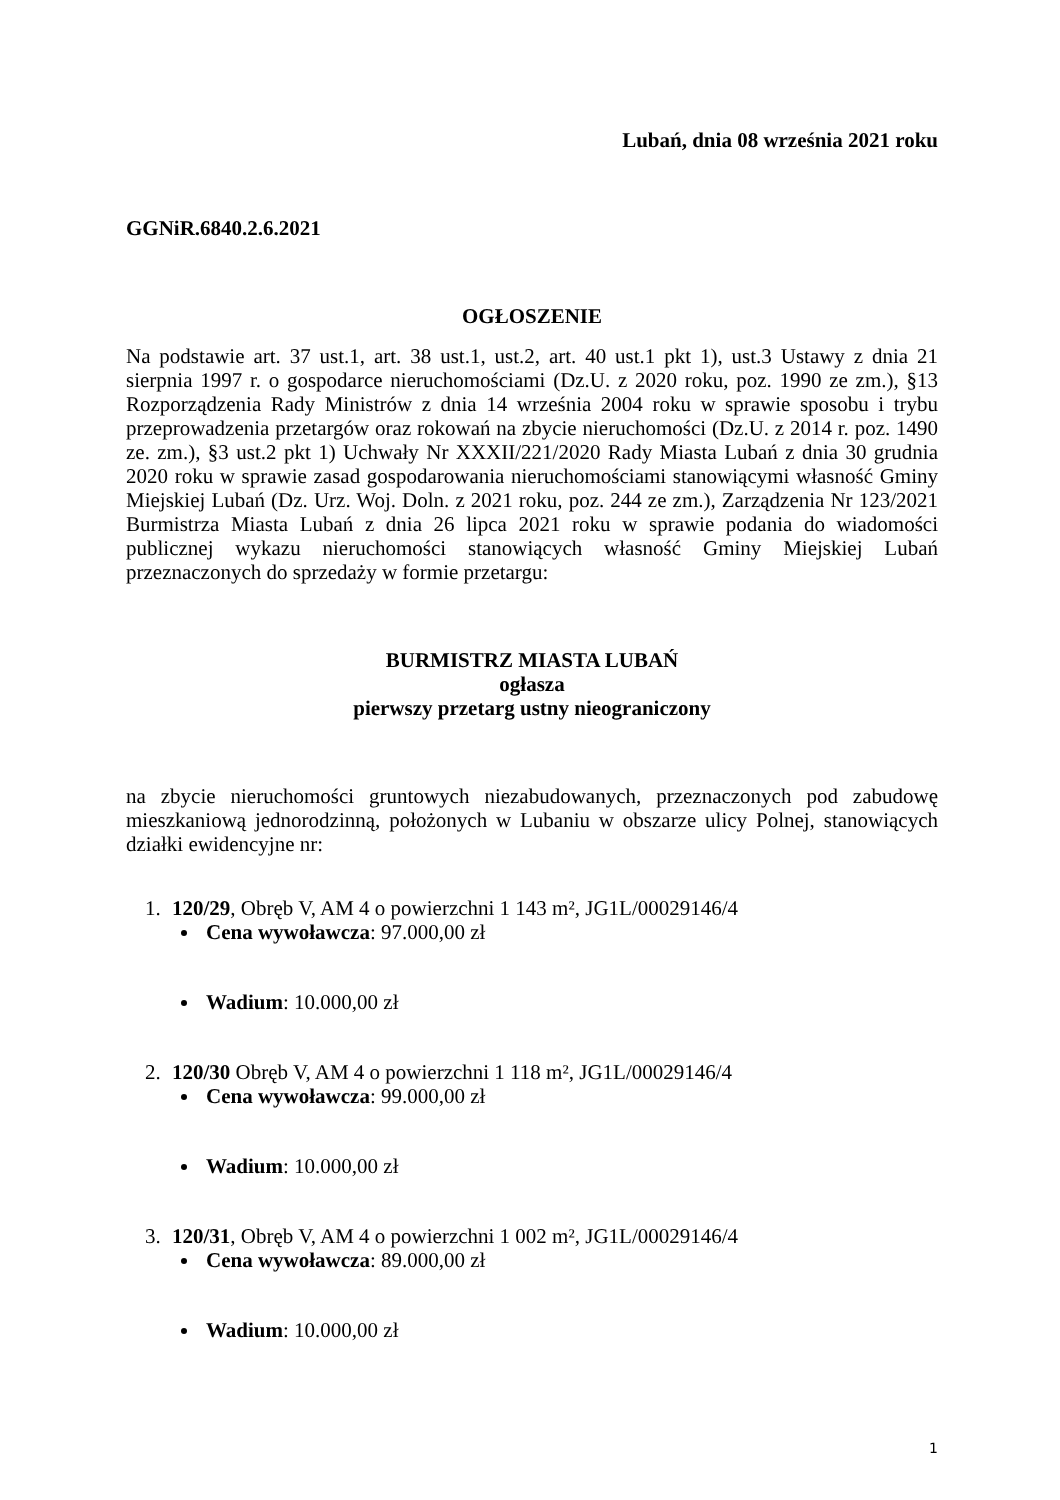Lubań, dnia 08 września 2021 roku
GGNiR.6840.2.6.2021
OGŁOSZENIE
Na podstawie art. 37 ust.1, art. 38 ust.1, ust.2, art. 40 ust.1 pkt 1), ust.3 Ustawy z dnia 21 sierpnia 1997 r. o gospodarce nieruchomościami (Dz.U. z 2020 roku, poz. 1990 ze zm.), §13 Rozporządzenia Rady Ministrów z dnia 14 września 2004 roku w sprawie sposobu i trybu przeprowadzenia przetargów oraz rokowań na zbycie nieruchomości (Dz.U. z 2014 r. poz. 1490 ze. zm.), §3 ust.2 pkt 1) Uchwały Nr XXXII/221/2020 Rady Miasta Lubań z dnia 30 grudnia 2020 roku w sprawie zasad gospodarowania nieruchomościami stanowiącymi własność Gminy Miejskiej Lubań (Dz. Urz. Woj. Doln. z 2021 roku, poz. 244 ze zm.), Zarządzenia Nr 123/2021 Burmistrza Miasta Lubań z dnia 26 lipca 2021 roku w sprawie podania do wiadomości publicznej wykazu nieruchomości stanowiących własność Gminy Miejskiej Lubań przeznaczonych do sprzedaży w formie przetargu:
BURMISTRZ MIASTA LUBAŃ
ogłasza
pierwszy przetarg ustny nieograniczony
na zbycie nieruchomości gruntowych niezabudowanych, przeznaczonych pod zabudowę mieszkaniową jednorodzinną, położonych w Lubaniu w obszarze ulicy Polnej, stanowiących działki ewidencyjne nr:
1. 120/29, Obręb V, AM 4 o powierzchni 1 143 m², JG1L/00029146/4
Cena wywoławcza: 97.000,00 zł
Wadium: 10.000,00 zł
2. 120/30 Obręb V, AM 4 o powierzchni 1 118 m², JG1L/00029146/4
Cena wywoławcza: 99.000,00 zł
Wadium: 10.000,00 zł
3. 120/31, Obręb V, AM 4 o powierzchni 1 002 m², JG1L/00029146/4
Cena wywoławcza: 89.000,00 zł
Wadium: 10.000,00 zł
1